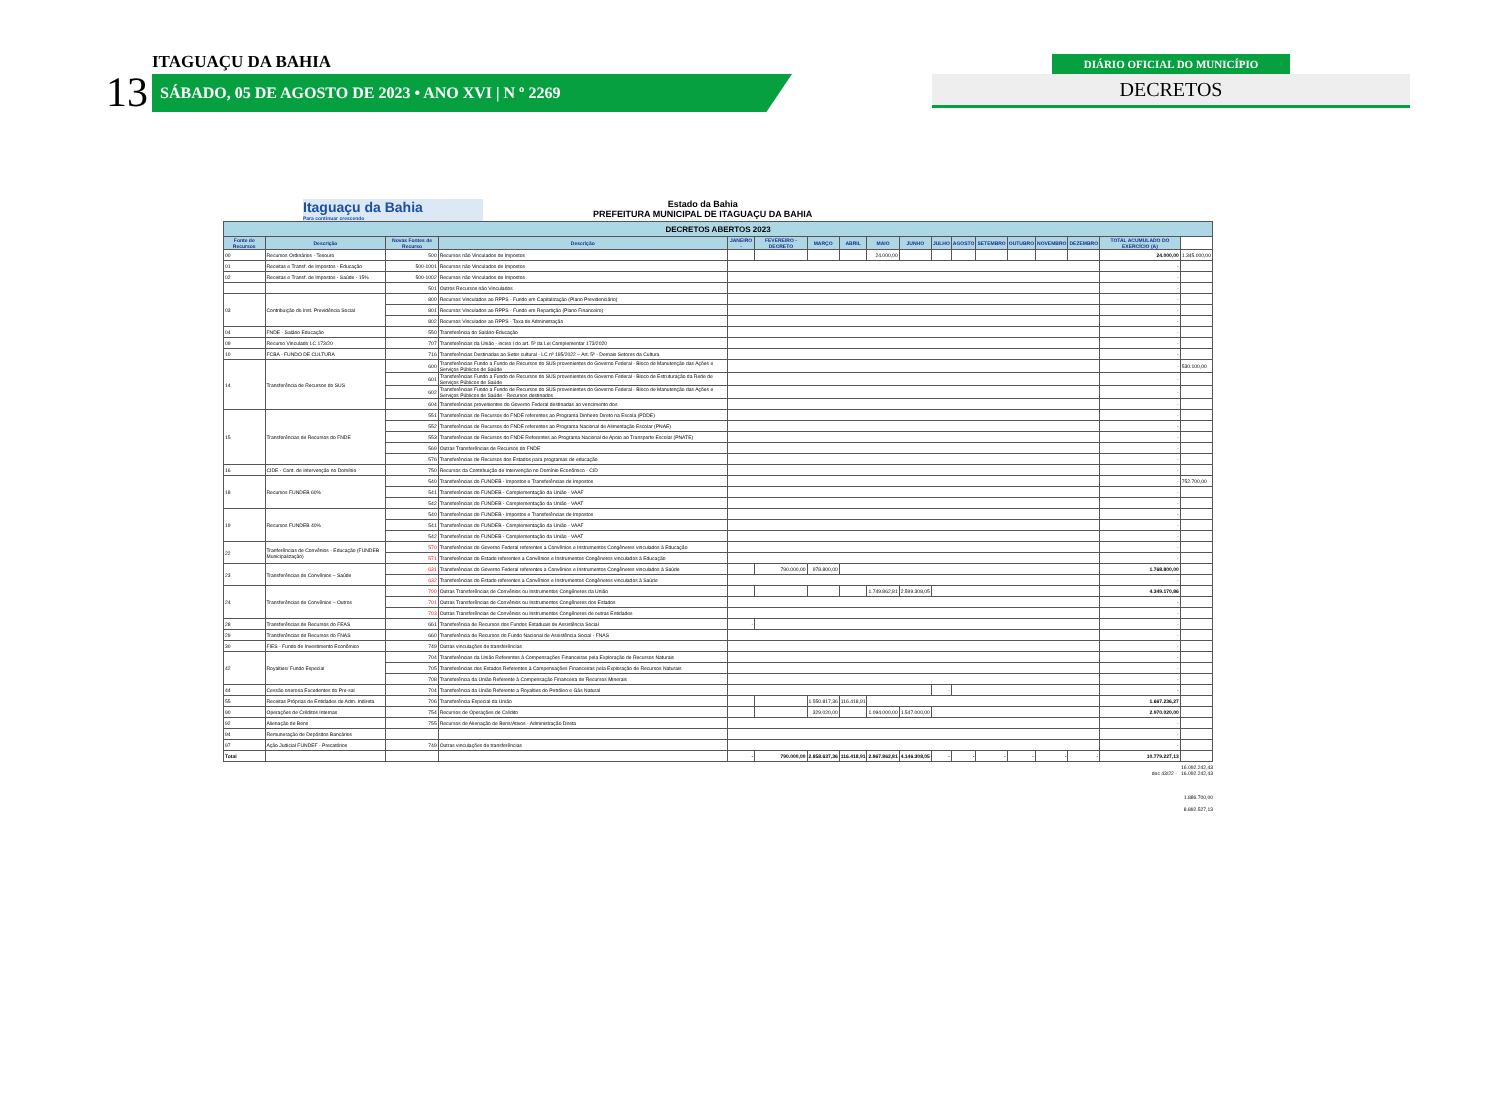13
ITAGUAÇU DA BAHIA
SÁBADO, 05 DE AGOSTO DE 2023 • ANO XVI | N º 2269
DIÁRIO OFICIAL DO MUNICÍPIO
DECRETOS
Itaguaçu da Bahia
Para continuar crescendo
Estado da Bahia
PREFEITURA MUNICIPAL DE ITAGUAÇU DA BAHIA
| DECRETOS ABERTOS 2023 | | | | | | | | | | | | | | | | | |
| Fonte de Recursos | Descrição | Novas Fontes de Recurso | Descrição | JANEIRO - | FEVEREIRO - DECRETO | MARÇO | ABRIL | MAIO | JUNHO | JULHO | AGOSTO | SETEMBRO | OUTUBRO | NOVEMBRO | DEZEMBRO | TOTAL ACUMULADO DO EXERCÍCIO (A) | |
| 00 | Recursos Ordinários - Tesouro | 500 | Recursos não Vinculados de Impostos | | | | | 24.000,00 | | | | | | | | 24.000,00 | 1.345.000,00 |
| 01 | Receitas e Transf. de Impostos - Educação | 500-1001 | Recursos não Vinculados de Impostos | | | | | | | | | | | | | - | |
| 02 | Receitas e Transf. de Impostos - Saúde - 15% | 500-1002 | Recursos não Vinculados de Impostos | | | | | | | | | | | | | - | |
| | | 501 | Outros Recursos não Vinculados | | | | | | | | | | | | | - | |
| 03 | Contribuição do Inst. Previdência Social | 800 | Recursos Vinculados ao RPPS - Fundo em Capitalização (Plano Previdenciário) | | | | | | | | | | | | | - | |
| | | 801 | Recursos Vinculados ao RPPS - Fundo em Repartição (Plano Financeiro) | | | | | | | | | | | | | - | |
| | | 802 | Recursos Vinculados ao RPPS - Taxa de Administração | | | | | | | | | | | | | - | |
| 04 | FNDE - Salário Educação | 550 | Transferência do Salário-Educação | | | | | | | | | | | | | - | |
| 09 | Recurso Vinculado LC 173/20 | 707 | Transferências da União - inciso I do art. 5º da Lei Complementar 173/2020 | | | | | | | | | | | | | - | |
| 10 | FCBA - FUNDO DE CULTURA | 716 | Transferências Destinadas ao Setor cultural - LC nº 195/2022 – Art. 5º - Demais Setores da Cultura | | | | | | | | | | | | | - | |
| 14 | Transferência de Recursos do SUS | 600 | Transferências Fundo a Fundo de Recursos do SUS provenientes do Governo Federal - Bloco de Manutenção das Ações e Serviços Públicos de Saúde | | | | | | | | | | | | | - | 530.100,00 |
| | | 601 | Transferências Fundo a Fundo de Recursos do SUS provenientes do Governo Federal - Bloco de Estruturação da Rede de Serviços Públicos de Saúde | | | | | | | | | | | | | - | |
| | | 602 | Transferências Fundo a Fundo de Recursos do SUS provenientes do Governo Federal - Bloco de Manutenção das Ações e Serviços Públicos de Saúde - Recursos destinados | | | | | | | | | | | | | - | |
| | | 604 | Transferências provenientes do Governo Federal destinadas ao vencimento dos | | | | | | | | | | | | | - | |
| 15 | Transferências de Recursos do FNDE | 551 | Transferências de Recursos do FNDE referentes ao Programa Dinheiro Direto na Escola (PDDE) | | | | | | | | | | | | | - | |
| | | 552 | Transferências de Recursos do FNDE referentes ao Programa Nacional de Alimentação Escolar (PNAE) | | | | | | | | | | | | | - | |
| | | 553 | Transferências de Recursos do FNDE Referentes ao Programa Nacional de Apoio ao Transporte Escolar (PNATE) | | | | | | | | | | | | | - | |
| | | 569 | Outras Transferências de Recursos do FNDE | | | | | | | | | | | | | - | |
| | | 576 | Transferências de Recursos dos Estados para programas de educação | | | | | | | | | | | | | - | |
| 16 | CIDE - Cont. de Intervenção no Domínio | 750 | Recursos da Contribuição de Intervenção no Domínio Econômico - CID | | | | | | | | | | | | | - | |
| 18 | Recursos FUNDEB 60% | 540 | Transferências do FUNDEB - Impostos e Transferências de Impostos | | | | | | | | | | | | | - | 752.700,00 |
| | | 541 | Transferências do FUNDEB - Complementação da União - VAAF | | | | | | | | | | | | | - | |
| | | 542 | Transferências do FUNDEB - Complementação da União - VAAT | | | | | | | | | | | | | - | |
| 19 | Recursos FUNDEB 40% | 540 | Transferências do FUNDEB - Impostos e Transferências de Impostos | | | | | | | | | | | | | - | |
| | | 541 | Transferências do FUNDEB - Complementação da União - VAAF | | | | | | | | | | | | | - | |
| | | 542 | Transferências do FUNDEB - Complementação da União - VAAT | | | | | | | | | | | | | - | |
| 22 | Tranferências de Convênios - Educação (FUNDEB Municipalização) | 570 | Transferências do Governo Federal referentes a Convênios e Instrumentos Congêneres vinculados à Educação | | | | | | | | | | | | | - | |
| | | 571 | Transferências do Estado referentes a Convênios e Instrumentos Congêneres vinculados à Educação | | | | | | | | | | | | | - | |
| 23 | Transferências de Convênios – Saúde | 631 | Transferências do Governo Federal referentes a Convênios e Instrumentos Congêneres vinculados à Saúde | | 790.000,00 | 978.800,00 | | | | | | | | | | 1.768.800,00 | |
| | | 632 | Transferências do Estado referentes a Convênios e Instrumentos Congêneres vinculados à Saúde | | | | | | | | | | | | | - | |
| 24 | Transferências de Convênios – Outros | 700 | Outras Transferências de Convênios ou Instrumentos Congêneres da União | | | | | 1.749.862,81 | 2.599.308,05 | | | | | | | 4.349.170,86 | |
| | | 701 | Outras Transferências de Convênios ou Instrumentos Congêneres dos Estados | | | | | | | | | | | | | - | |
| | | 703 | Outras Transferências de Convênios ou Instrumentos Congêneres de outras Entidades | | | | | | | | | | | | | - | |
| 28 | Transferências de Recursos do FEAS | 661 | Transferência de Recursos dos Fundos Estaduais de Assistência Social | - | | | | | | | | | | | | - | |
| 29 | Transferências de Recursos do FNAS | 660 | Transferência de Recursos do Fundo Nacional de Assistência Social - FNAS | | | | | | | | | | | | | - | |
| 30 | FIES - Fundo de Investimento Econômico | 749 | Outras vinculações de transferências | | | | | | | | | | | | | - | |
| 42 | Royalties/ Fundo Especial | 704 | Transferências da União Referentes à Compensações Financeiras pela Exploração de Recursos Naturais | | | | | | | | | | | | | - | |
| | | 705 | Transferências dos Estados Referentes à Compensações Financeiras pela Exploração de Recursos Naturais | | | | | | | | | | | | | - | |
| | | 708 | Transferência da União Referente à Compensação Financeira de Recursos Minerais | | | | | | | | | | | | | - | |
| 44 | Cessão onerosa Excedentes do Pre-sal | 704 | Transferência da União Referente a Royalties do Petróleo e Gás Natural | | | | | | | - | | | | | | - | |
| 55 | Receitas Próprias de Entidades de Adm. Indireta | 706 | Transferência Especial da União | | | 1.550.817,36 | 116.418,91 | | | | | | | | | 1.667.236,27 | |
| 90 | Operações de Créditos Internas | 754 | Recursos de Operações de Crédito | | | 329.020,00 | | 1.094.000,00 | 1.547.000,00 | | | | | | | 2.970.020,00 | |
| 92 | Alienação de Bens | 755 | Recursos de Alienação de Bens/Ativos - Administração Direta | | | | | | | | | | | | | - | |
| 94 | Remuneração de Depósitos Bancários | | | | | | | | | | | | | | | - | |
| 97 | Ação Judicial FUNDEF - Precatórios | 749 | Outras vinculações de transferências | | | | | | | | | | | | | - | |
| Total | | | | - | 790.000,00 | 2.858.637,36 | 116.418,91 | 2.867.862,81 | 4.146.308,05 | - | - | - | - | - | - | 10.779.227,13 | |
16.092.242,43
dec 43/22 - 16.092.242,43
1.886.700,00
8.892.527,13